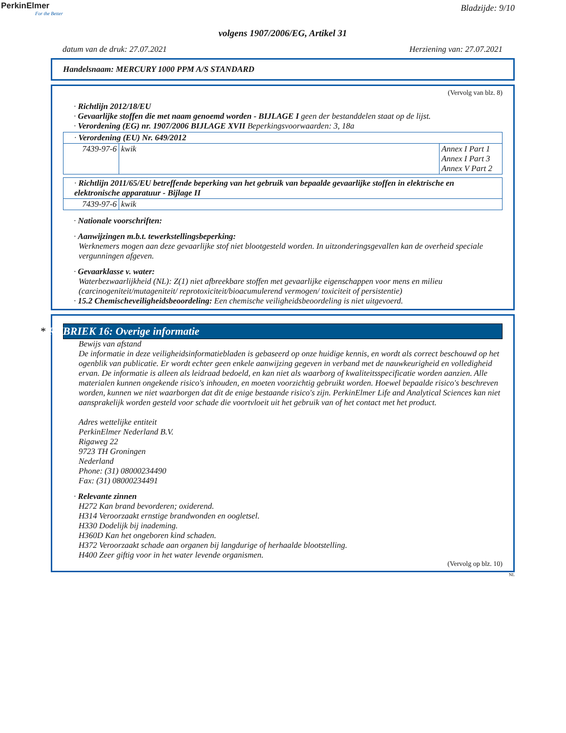PerkinElmer
For the Better
Bladzijde: 9/10
volgens 1907/2006/EG, Artikel 31
datum van de druk: 27.07.2021 Herziening van: 27.07.2021
Handelsnaam: MERCURY 1000 PPM A/S STANDARD
(Vervolg van blz. 8)
· Richtlijn 2012/18/EU
· Gevaarlijke stoffen die met naam genoemd worden - BIJLAGE I geen der bestanddelen staat op de lijst.
· Verordening (EG) nr. 1907/2006 BIJLAGE XVII Beperkingsvoorwaarden: 3, 18a
| · Verordening (EU) Nr. 649/2012 | | |
| 7439-97-6 | kwik | Annex I Part 1 Annex I Part 3 Annex V Part 2 |
| · Richtlijn 2011/65/EU betreffende beperking van het gebruik van bepaalde gevaarlijke stoffen in elektrische en elektronische apparatuur - Bijlage II | |
| 7439-97-6 | kwik |
· Nationale voorschriften:
· Aanwijzingen m.b.t. tewerkstellingsbeperking:
Werknemers mogen aan deze gevaarlijke stof niet blootgesteld worden. In uitzonderingsgevallen kan de overheid speciale vergunningen afgeven.
· Gevaarklasse v. water:
Waterbezwaarlijkheid (NL): Z(1) niet afbreekbare stoffen met gevaarlijke eigenschappen voor mens en milieu (carcinogeniteit/mutageniteit/ reprotoxiciteit/bioacumulerend vermogen/ toxiciteit of persistentie)
· 15.2 Chemischeveiligheidsbeoordeling: Een chemische veiligheidsbeoordeling is niet uitgevoerd.
* RUBRIEK 16: Overige informatie
Bewijs van afstand
De informatie in deze veiligheidsinformatiebladen is gebaseerd op onze huidige kennis, en wordt als correct beschouwd op het ogenblik van publicatie. Er wordt echter geen enkele aanwijzing gegeven in verband met de nauwkeurigheid en volledigheid ervan. De informatie is alleen als leidraad bedoeld, en kan niet als waarborg of kwaliteitsspecificatie worden aanzien. Alle materialen kunnen ongekende risico's inhouden, en moeten voorzichtig gebruikt worden. Hoewel bepaalde risico's beschreven worden, kunnen we niet waarborgen dat dit de enige bestaande risico's zijn. PerkinElmer Life and Analytical Sciences kan niet aansprakelijk worden gesteld voor schade die voortvloeit uit het gebruik van of het contact met het product.
Adres wettelijke entiteit
PerkinElmer Nederland B.V.
Rigaweg 22
9723 TH Groningen
Nederland
Phone: (31) 08000234490
Fax: (31) 08000234491
· Relevante zinnen
H272 Kan brand bevorderen; oxiderend.
H314 Veroorzaakt ernstige brandwonden en oogletsel.
H330 Dodelijk bij inademing.
H360D Kan het ongeboren kind schaden.
H372 Veroorzaakt schade aan organen bij langdurige of herhaalde blootstelling.
H400 Zeer giftig voor in het water levende organismen.
(Vervolg op blz. 10)
NL